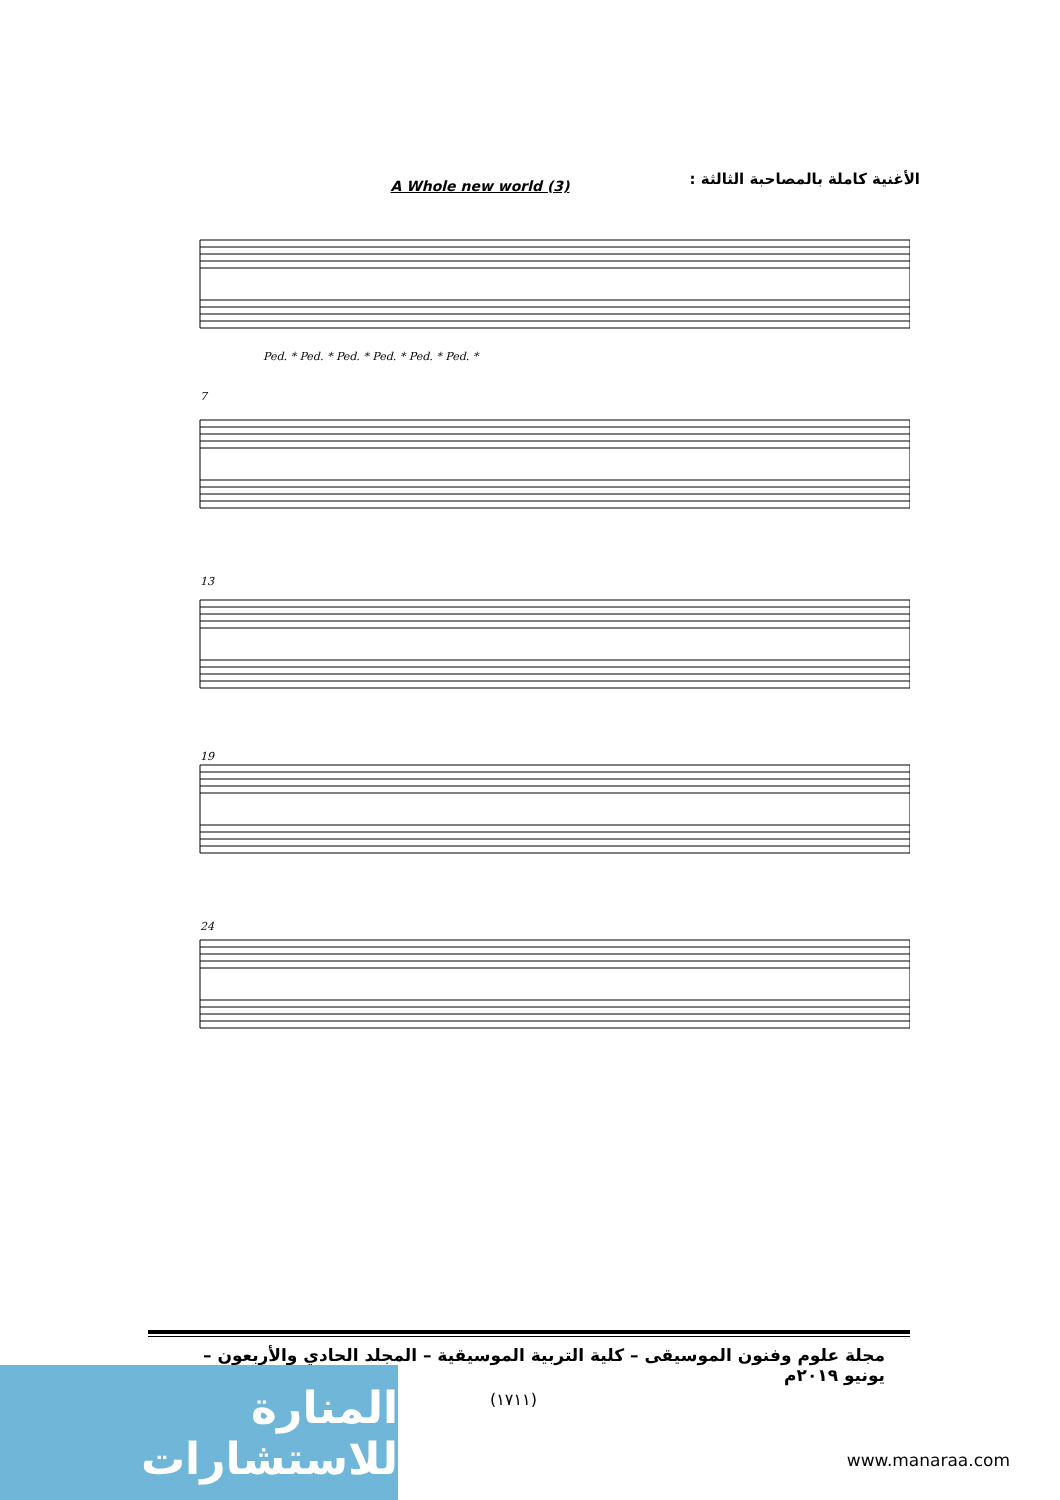الأغنية كاملة بالمصاحبة الثالثة :
A Whole new world (3)
Ped. * Ped. * Ped. * Ped. * Ped. * Ped. *
7
13
19
24
مجلة علوم وفنون الموسيقى – كلية التربية الموسيقية – المجلد الحادي والأربعون – يونيو ٢٠١٩م
(١٧١١)
المنارة للاستشارات
www.manaraa.com